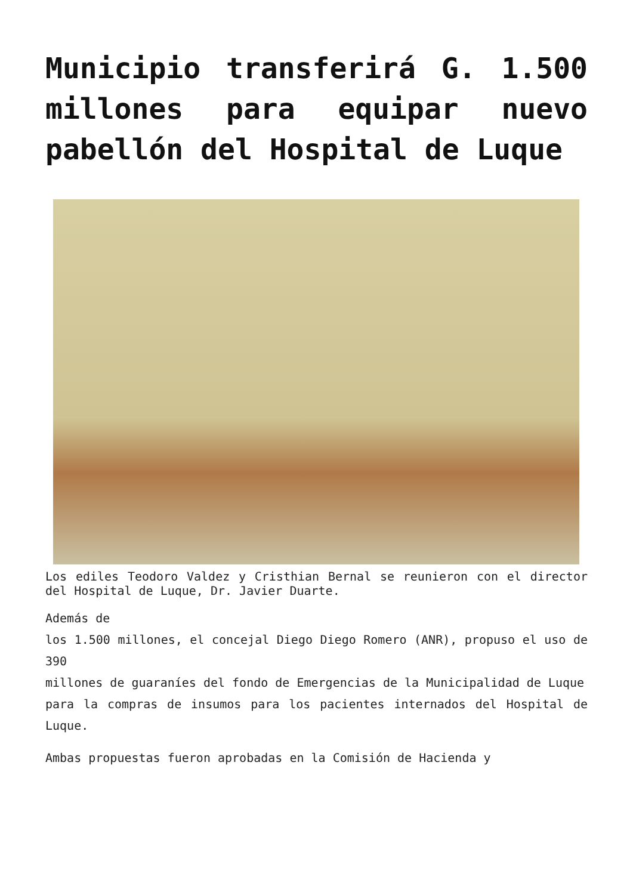Municipio transferirá G. 1.500 millones para equipar nuevo pabellón del Hospital de Luque
Los ediles Teodoro Valdez y Cristhian Bernal se reunieron con el director del Hospital de Luque, Dr. Javier Duarte.
Además de
los 1.500 millones, el concejal Diego Diego Romero (ANR), propuso el uso de 390
millones de guaraníes del fondo de Emergencias de la Municipalidad de Luque
para la compras de insumos para los pacientes internados del Hospital de Luque.
Ambas propuestas fueron aprobadas en la Comisión de Hacienda y